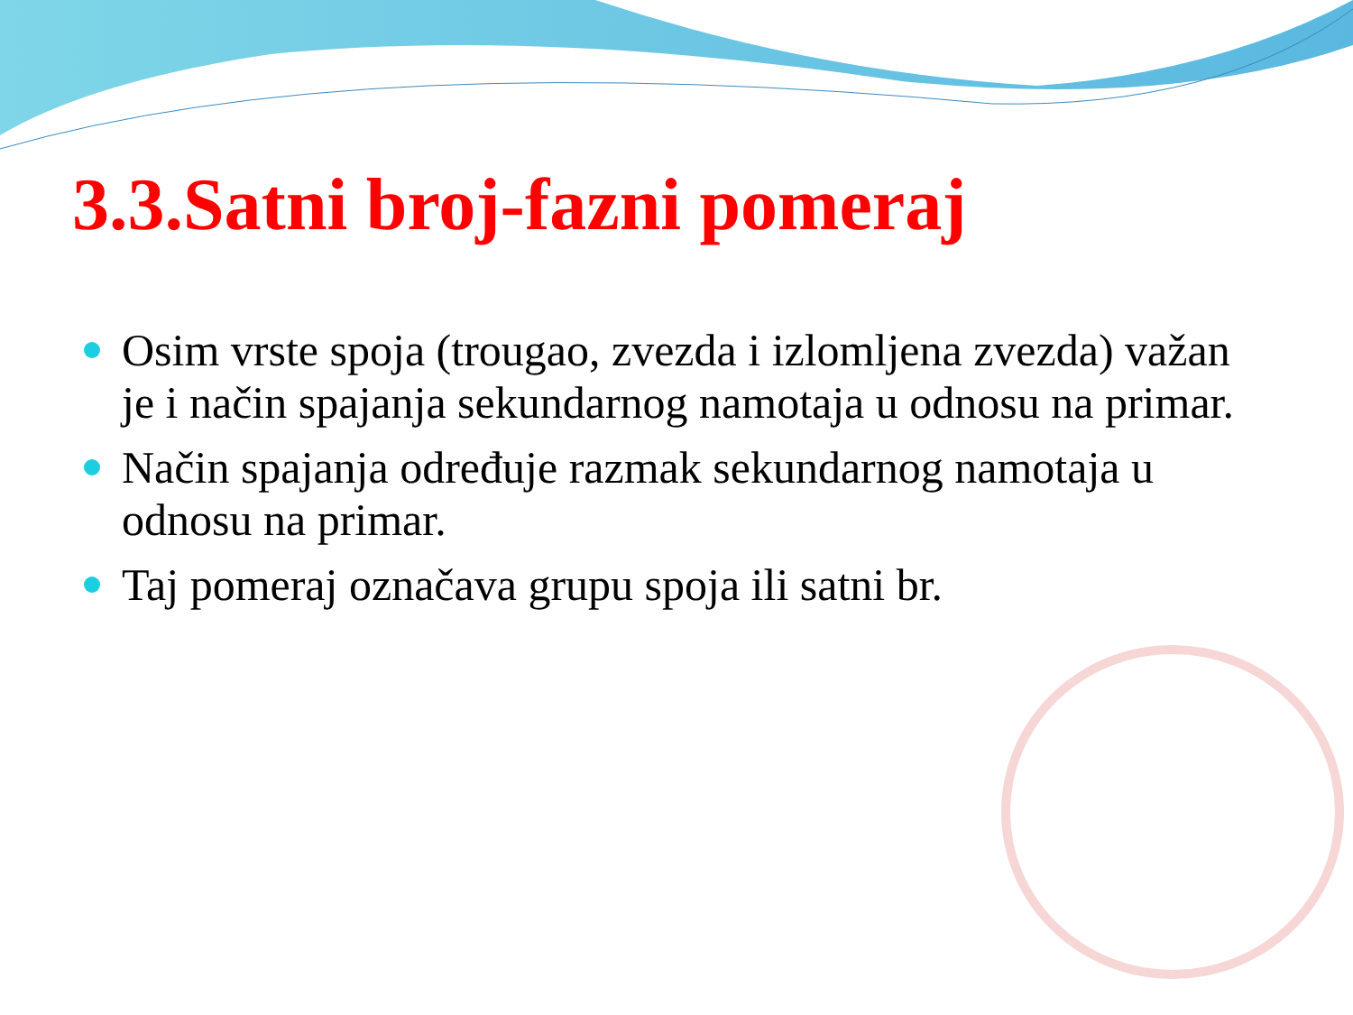3.3.Satni broj-fazni pomeraj
Osim vrste spoja (trougao, zvezda i izlomljena zvezda) važan je i način spajanja sekundarnog namotaja u odnosu na primar.
Način spajanja određuje razmak sekundarnog namotaja u odnosu na primar.
Taj pomeraj označava grupu spoja ili satni br.